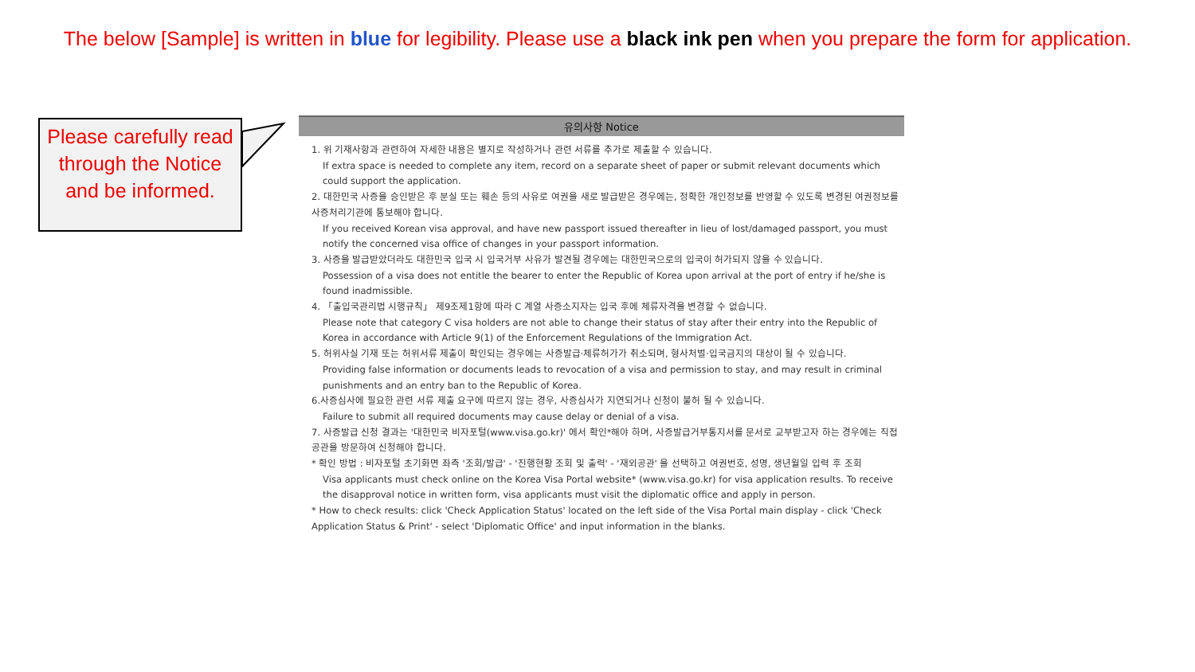The below [Sample] is written in blue for legibility. Please use a black ink pen when you prepare the form for application.
Please carefully read through the Notice and be informed.
유의사항 Notice
1. 위 기재사항과 관련하여 자세한 내용은 별지로 작성하거나 관련 서류를 추가로 제출할 수 있습니다.
If extra space is needed to complete any item, record on a separate sheet of paper or submit relevant documents which could support the application.
2. 대한민국 사증을 승인받은 후 분실 또는 훼손 등의 사유로 여권을 새로 발급받은 경우에는, 정확한 개인정보를 반영할 수 있도록 변경된 여권정보를 사증처리기관에 통보해야 합니다.
If you received Korean visa approval, and have new passport issued thereafter in lieu of lost/damaged passport, you must notify the concerned visa office of changes in your passport information.
3. 사증을 발급받았더라도 대한민국 입국 시 입국거부 사유가 발견될 경우에는 대한민국으로의 입국이 허가되지 않을 수 있습니다.
Possession of a visa does not entitle the bearer to enter the Republic of Korea upon arrival at the port of entry if he/she is found inadmissible.
4. 「출입국관리법 시행규칙」 제9조제1항에 따라 C 계열 사증소지자는 입국 후에 체류자격을 변경할 수 없습니다.
Please note that category C visa holders are not able to change their status of stay after their entry into the Republic of Korea in accordance with Article 9(1) of the Enforcement Regulations of the Immigration Act.
5. 허위사실 기재 또는 허위서류 제출이 확인되는 경우에는 사증발급·체류허가가 취소되며, 형사처벌·입국금지의 대상이 될 수 있습니다.
Providing false information or documents leads to revocation of a visa and permission to stay, and may result in criminal punishments and an entry ban to the Republic of Korea.
6.사증심사에 필요한 관련 서류 제출 요구에 따르지 않는 경우, 사증심사가 지연되거나 신청이 불허 될 수 있습니다.
Failure to submit all required documents may cause delay or denial of a visa.
7. 사증발급 신청 결과는 '대한민국 비자포털(www.visa.go.kr)' 에서 확인*해야 하며, 사증발급거부통지서를 문서로 교부받고자 하는 경우에는 직접 공관을 방문하여 신청해야 합니다.
* 확인 방법 : 비자포털 초기화면 좌측 '조회/발급' - '진행현황 조회 및 출력' - '재외공관' 을 선택하고 여권번호, 성명, 생년월일 입력 후 조회
Visa applicants must check online on the Korea Visa Portal website* (www.visa.go.kr) for visa application results. To receive the disapproval notice in written form, visa applicants must visit the diplomatic office and apply in person.
* How to check results: click 'Check Application Status' located on the left side of the Visa Portal main display - click 'Check Application Status & Print' - select 'Diplomatic Office' and input information in the blanks.